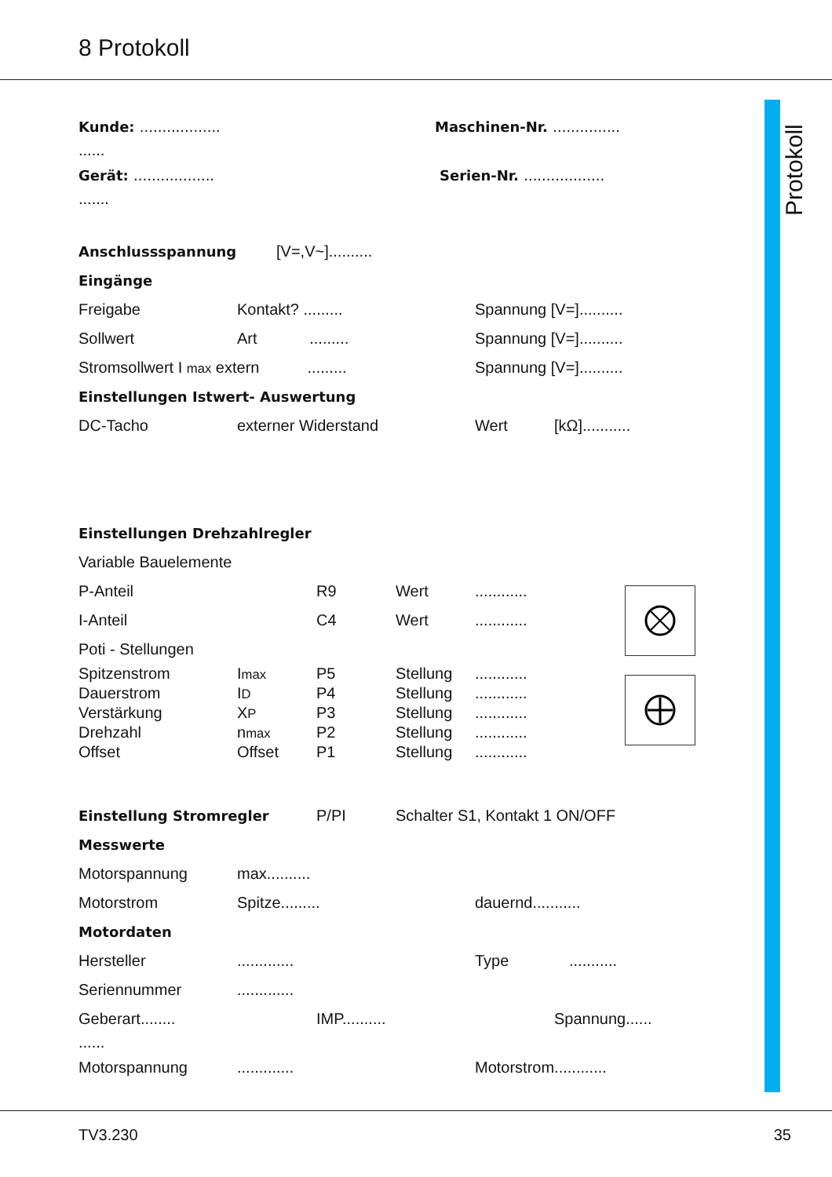8 Protokoll
Protokoll
Kunde: .................. Maschinen-Nr. ...............
......
Gerät: .................. Serien-Nr. ..................
.......
Anschlussspannung [V=,V~]..........
Eingänge
Freigabe Kontakt? ......... Spannung [V=]..........
Sollwert Art ......... Spannung [V=]..........
Stromsollwert I max extern ......... Spannung [V=]..........
Einstellungen Istwert- Auswertung
DC-Tacho externer Widerstand Wert [kΩ]...........
Einstellungen Drehzahlregler
Variable Bauelemente
P-Anteil R9 Wert............
I-Anteil C4 Wert............
Poti - Stellungen
Spitzenstrom Imax P5 Stellung............
Dauerstrom ID P4 Stellung............
Verstärkung XP P3 Stellung............
Drehzahl nmax P2 Stellung............
Offset Offset P1 Stellung............
Einstellung Stromregler P/PI Schalter S1, Kontakt 1 ON/OFF
Messwerte
Motorspannung max..........
Motorstrom Spitze......... dauernd...........
Motordaten
Hersteller............. Type...........
Seriennummer.............
Geberart........ IMP.......... Spannung......
......
Motorspannung............. Motorstrom............
TV3.230 35